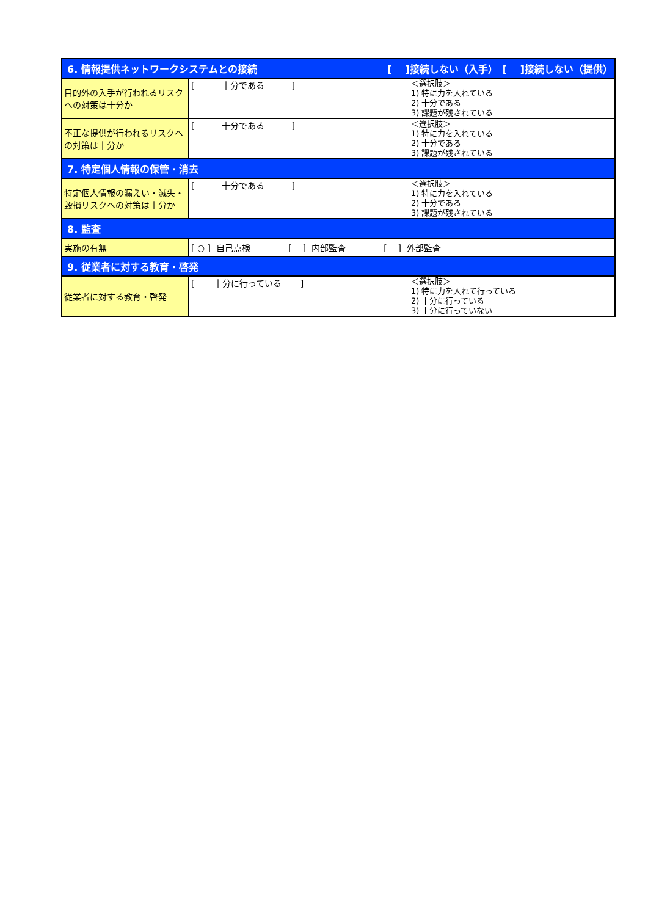| 6. 情報提供ネットワークシステムとの接続 [ ]接続しない（入手） [ ]接続しない（提供） | |
| 目的外の入手が行われるリスクへの対策は十分か | [ 十分である ] ＜選択肢＞ 1) 特に力を入れている 2) 十分である 3) 課題が残されている |
| 不正な提供が行われるリスクへの対策は十分か | [ 十分である ] ＜選択肢＞ 1) 特に力を入れている 2) 十分である 3) 課題が残されている |
| 7. 特定個人情報の保管・消去 | |
| 特定個人情報の漏えい・滅失・毀損リスクへの対策は十分か | [ 十分である ] ＜選択肢＞ 1) 特に力を入れている 2) 十分である 3) 課題が残されている |
| 8. 監査 | |
| 実施の有無 | [ ○ ] 自己点検 [ ] 内部監査 [ ] 外部監査 |
| 9. 従業者に対する教育・啓発 | |
| 従業者に対する教育・啓発 | [ 十分に行っている ] ＜選択肢＞ 1) 特に力を入れて行っている 2) 十分に行っている 3) 十分に行っていない |